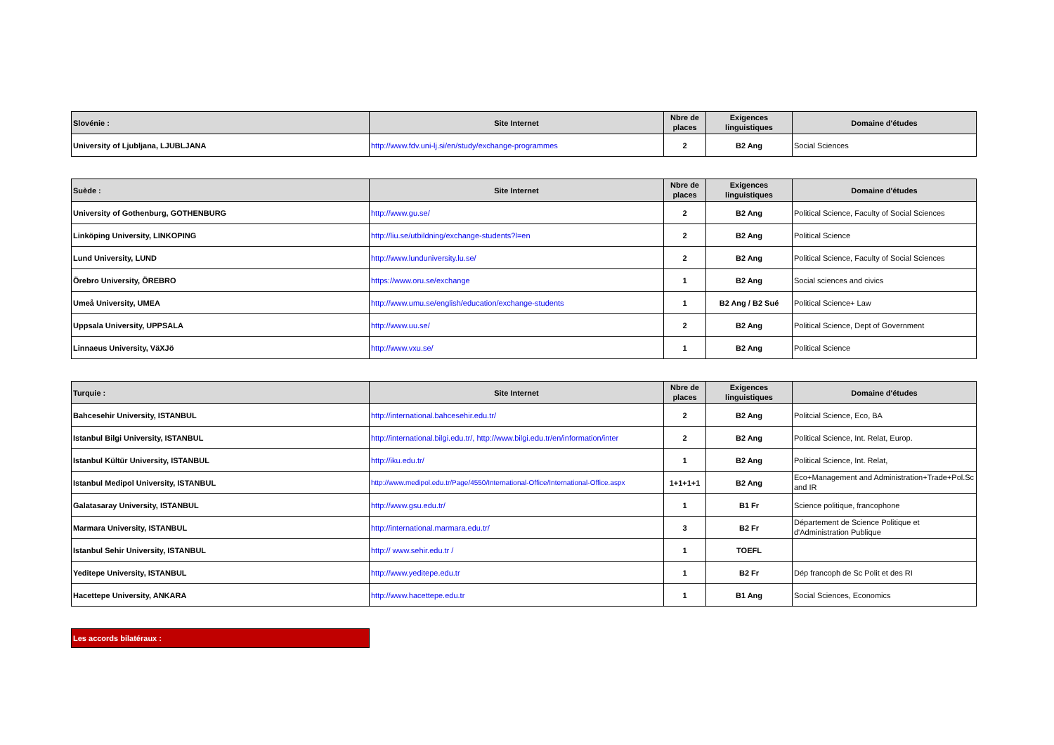| Slovénie : | Site Internet | Nbre de places | Exigences linguistiques | Domaine d'études |
| --- | --- | --- | --- | --- |
| University of Ljubljana, LJUBLJANA | http://www.fdv.uni-lj.si/en/study/exchange-programmes | 2 | B2 Ang | Social Sciences |
| Suède : | Site Internet | Nbre de places | Exigences linguistiques | Domaine d'études |
| --- | --- | --- | --- | --- |
| University of Gothenburg, GOTHENBURG | http://www.gu.se/ | 2 | B2 Ang | Political Science, Faculty of Social Sciences |
| Linköping University, LINKOPING | http://liu.se/utbildning/exchange-students?l=en | 2 | B2 Ang | Political Science |
| Lund University, LUND | http://www.lunduniversity.lu.se/ | 2 | B2 Ang | Political Science, Faculty of Social Sciences |
| Örebro University, ÖREBRO | https://www.oru.se/exchange | 1 | B2 Ang | Social sciences and civics |
| Umeå University, UMEA | http://www.umu.se/english/education/exchange-students | 1 | B2 Ang / B2 Sué | Political Science+ Law |
| Uppsala University, UPPSALA | http://www.uu.se/ | 2 | B2 Ang | Political Science, Dept of Government |
| Linnaeus University, VäXJö | http://www.vxu.se/ | 1 | B2 Ang | Political Science |
| Turquie : | Site Internet | Nbre de places | Exigences linguistiques | Domaine d'études |
| --- | --- | --- | --- | --- |
| Bahcesehir University, ISTANBUL | http://international.bahcesehir.edu.tr/ | 2 | B2 Ang | Politcial Science, Eco, BA |
| Istanbul Bilgi University, ISTANBUL | http://international.bilgi.edu.tr/, http://www.bilgi.edu.tr/en/information/inter | 2 | B2 Ang | Political Science, Int. Relat, Europ. |
| Istanbul Kültür University, ISTANBUL | http://iku.edu.tr/ | 1 | B2 Ang | Political Science, Int. Relat, |
| Istanbul Medipol University, ISTANBUL | http://www.medipol.edu.tr/Page/4550/International-Office/International-Office.aspx | 1+1+1+1 | B2 Ang | Eco+Management and Administration+Trade+Pol.Sc and IR |
| Galatasaray University, ISTANBUL | http://www.gsu.edu.tr/ | 1 | B1 Fr | Science politique, francophone |
| Marmara University, ISTANBUL | http://international.marmara.edu.tr/ | 3 | B2 Fr | Département de Science Politique et d'Administration Publique |
| Istanbul Sehir University, ISTANBUL | http:// www.sehir.edu.tr / | 1 | TOEFL | |
| Yeditepe University, ISTANBUL | http://www.yeditepe.edu.tr | 1 | B2 Fr | Dép francoph de Sc Polit et des RI |
| Hacettepe University, ANKARA | http://www.hacettepe.edu.tr | 1 | B1 Ang | Social Sciences, Economics |
Les accords bilatéraux :